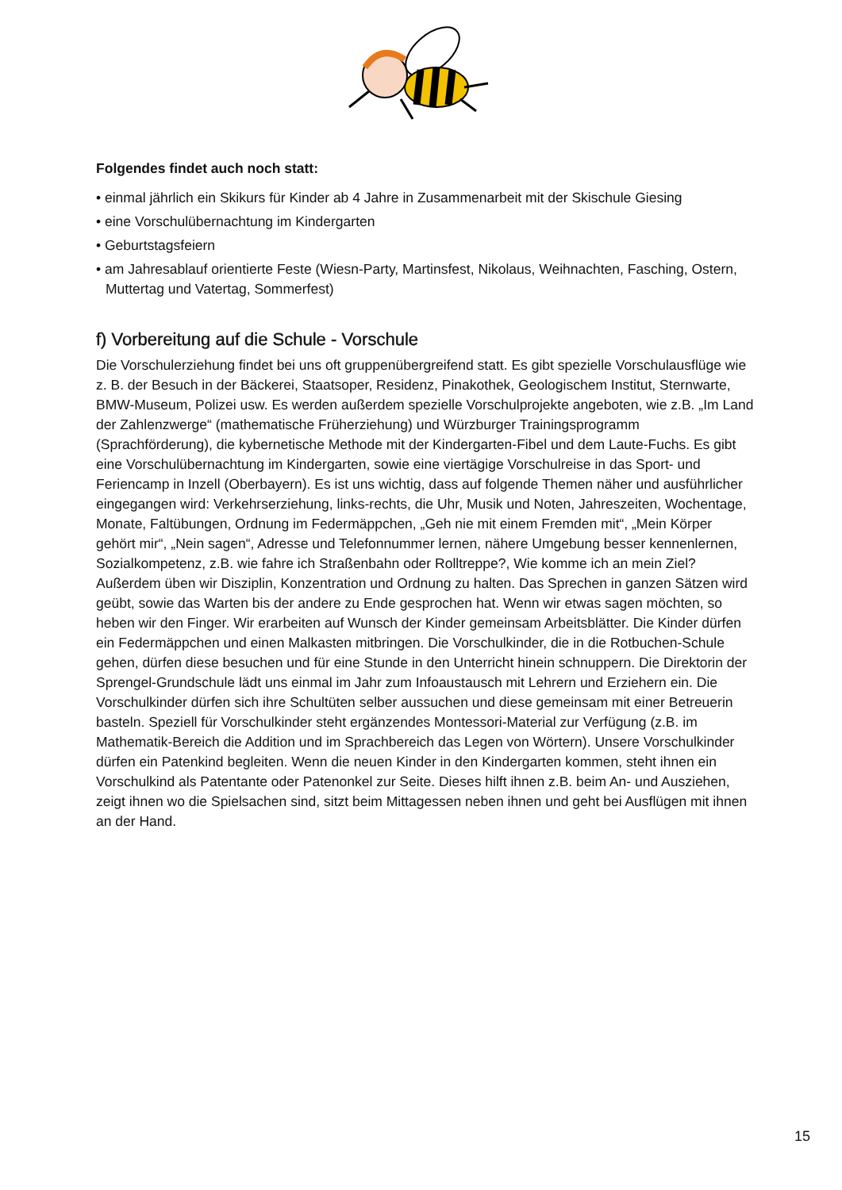Folgendes findet auch noch statt:
• einmal jährlich ein Skikurs für Kinder ab 4 Jahre in Zusammenarbeit mit der Skischule Giesing
• eine Vorschulübernachtung im Kindergarten
• Geburtstagsfeiern
• am Jahresablauf orientierte Feste (Wiesn-Party, Martinsfest, Nikolaus, Weihnachten, Fasching, Ostern, Muttertag und Vatertag, Sommerfest)
f) Vorbereitung auf die Schule - Vorschule
Die Vorschulerziehung findet bei uns oft gruppenübergreifend statt. Es gibt spezielle Vorschulausflüge wie z. B. der Besuch in der Bäckerei, Staatsoper, Residenz, Pinakothek, Geologischem Institut, Sternwarte, BMW-Museum, Polizei usw. Es werden außerdem spezielle Vorschulprojekte angeboten, wie z.B. „Im Land der Zahlenzwerge“ (mathematische Früherziehung) und Würzburger Trainingsprogramm (Sprachförderung), die kybernetische Methode mit der Kindergarten-Fibel und dem Laute-Fuchs. Es gibt eine Vorschulübernachtung im Kindergarten, sowie eine viertägige Vorschulreise in das Sport- und Feriencamp in Inzell (Oberbayern). Es ist uns wichtig, dass auf folgende Themen näher und ausführlicher eingegangen wird: Verkehrserziehung, links-rechts, die Uhr, Musik und Noten, Jahreszeiten, Wochentage, Monate, Faltübungen, Ordnung im Federmäppchen, „Geh nie mit einem Fremden mit“, „Mein Körper gehört mir“, „Nein sagen“, Adresse und Telefonnummer lernen, nähere Umgebung besser kennenlernen, Sozialkompetenz, z.B. wie fahre ich Straßenbahn oder Rolltreppe?, Wie komme ich an mein Ziel? Außerdem üben wir Disziplin, Konzentration und Ordnung zu halten. Das Sprechen in ganzen Sätzen wird geübt, sowie das Warten bis der andere zu Ende gesprochen hat. Wenn wir etwas sagen möchten, so heben wir den Finger. Wir erarbeiten auf Wunsch der Kinder gemeinsam Arbeitsblätter. Die Kinder dürfen ein Federmäppchen und einen Malkasten mitbringen. Die Vorschulkinder, die in die Rotbuchen-Schule gehen, dürfen diese besuchen und für eine Stunde in den Unterricht hinein schnuppern. Die Direktorin der Sprengel-Grundschule lädt uns einmal im Jahr zum Infoaustausch mit Lehrern und Erziehern ein. Die Vorschulkinder dürfen sich ihre Schultüten selber aussuchen und diese gemeinsam mit einer Betreuerin basteln. Speziell für Vorschulkinder steht ergänzendes Montessori-Material zur Verfügung (z.B. im Mathematik-Bereich die Addition und im Sprachbereich das Legen von Wörtern). Unsere Vorschulkinder dürfen ein Patenkind begleiten. Wenn die neuen Kinder in den Kindergarten kommen, steht ihnen ein Vorschulkind als Patentante oder Patenonkel zur Seite. Dieses hilft ihnen z.B. beim An- und Ausziehen, zeigt ihnen wo die Spielsachen sind, sitzt beim Mittagessen neben ihnen und geht bei Ausflügen mit ihnen an der Hand.
15